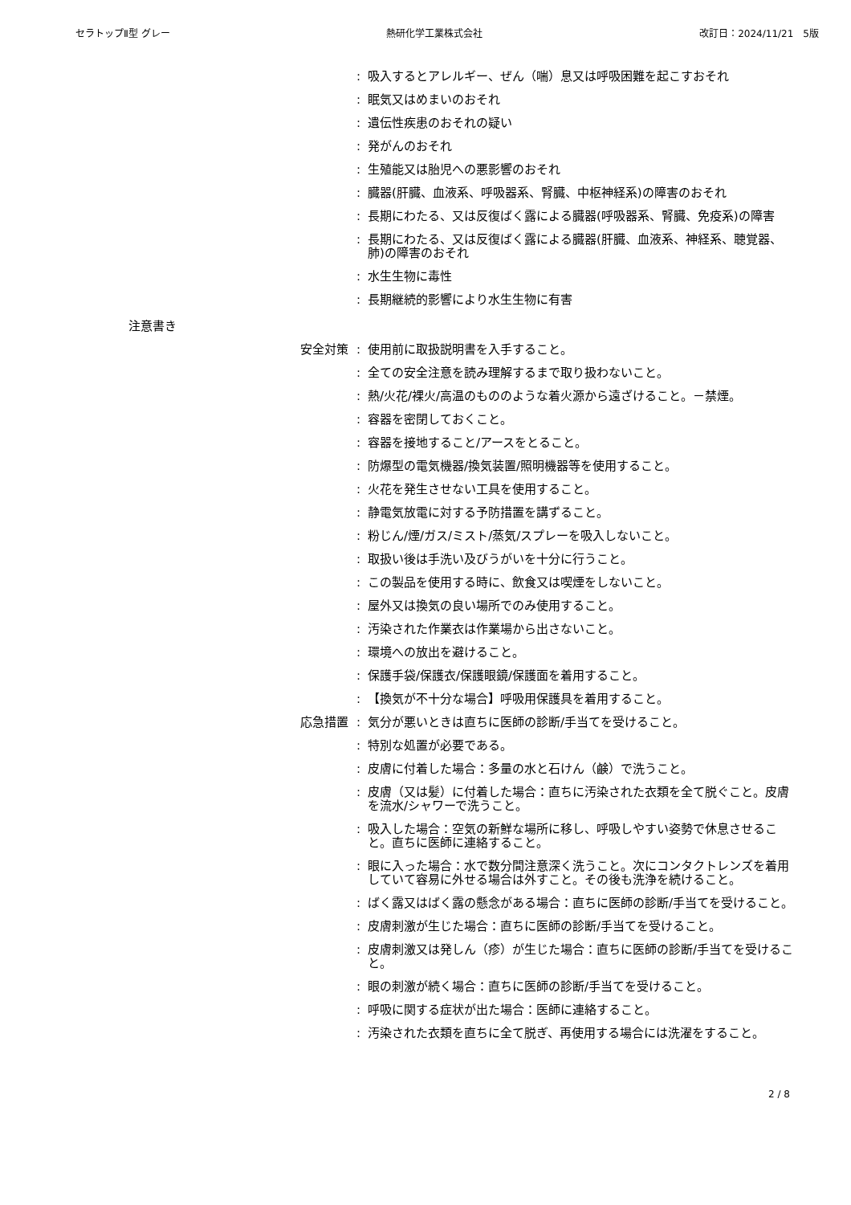セラトップⅡ型 グレー 熱研化学工業株式会社 改訂日：2024/11/21　5版
: 吸入するとアレルギー、ぜん（喘）息又は呼吸困難を起こすおそれ
: 眠気又はめまいのおそれ
: 遺伝性疾患のおそれの疑い
: 発がんのおそれ
: 生殖能又は胎児への悪影響のおそれ
: 臓器(肝臓、血液系、呼吸器系、腎臓、中枢神経系)の障害のおそれ
: 長期にわたる、又は反復ばく露による臓器(呼吸器系、腎臓、免疫系)の障害
: 長期にわたる、又は反復ばく露による臓器(肝臓、血液系、神経系、聴覚器、肺)の障害のおそれ
: 水生生物に毒性
: 長期継続的影響により水生生物に有害
注意書き
安全対策 : 使用前に取扱説明書を入手すること。
: 全ての安全注意を読み理解するまで取り扱わないこと。
: 熱/火花/裸火/高温のもののような着火源から遠ざけること。－禁煙。
: 容器を密閉しておくこと。
: 容器を接地すること/アースをとること。
: 防爆型の電気機器/換気装置/照明機器等を使用すること。
: 火花を発生させない工具を使用すること。
: 静電気放電に対する予防措置を講ずること。
: 粉じん/煙/ガス/ミスト/蒸気/スプレーを吸入しないこと。
: 取扱い後は手洗い及びうがいを十分に行うこと。
: この製品を使用する時に、飲食又は喫煙をしないこと。
: 屋外又は換気の良い場所でのみ使用すること。
: 汚染された作業衣は作業場から出さないこと。
: 環境への放出を避けること。
: 保護手袋/保護衣/保護眼鏡/保護面を着用すること。
: 【換気が不十分な場合】呼吸用保護具を着用すること。
応急措置 : 気分が悪いときは直ちに医師の診断/手当てを受けること。
: 特別な処置が必要である。
: 皮膚に付着した場合：多量の水と石けん（鹸）で洗うこと。
: 皮膚（又は髪）に付着した場合：直ちに汚染された衣類を全て脱ぐこと。皮膚を流水/シャワーで洗うこと。
: 吸入した場合：空気の新鮮な場所に移し、呼吸しやすい姿勢で休息させること。直ちに医師に連絡すること。
: 眼に入った場合：水で数分間注意深く洗うこと。次にコンタクトレンズを着用していて容易に外せる場合は外すこと。その後も洗浄を続けること。
: ばく露又はばく露の懸念がある場合：直ちに医師の診断/手当てを受けること。
: 皮膚刺激が生じた場合：直ちに医師の診断/手当てを受けること。
: 皮膚刺激又は発しん（疹）が生じた場合：直ちに医師の診断/手当てを受けること。
: 眼の刺激が続く場合：直ちに医師の診断/手当てを受けること。
: 呼吸に関する症状が出た場合：医師に連絡すること。
: 汚染された衣類を直ちに全て脱ぎ、再使用する場合には洗濯をすること。
2 / 8